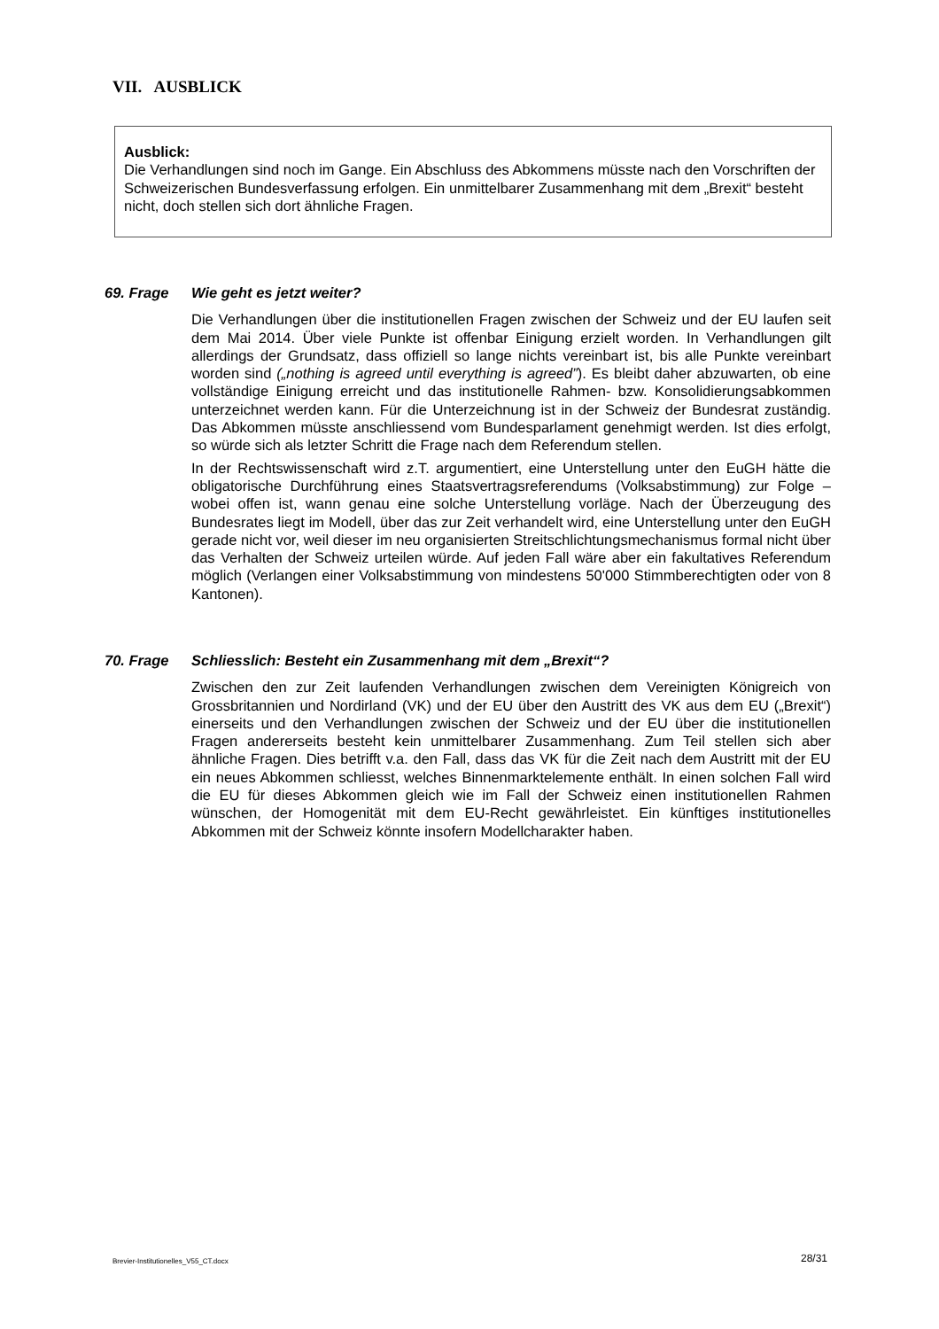VII. AUSBLICK
Ausblick:
Die Verhandlungen sind noch im Gange. Ein Abschluss des Abkommens müsste nach den Vorschriften der Schweizerischen Bundesverfassung erfolgen. Ein unmittelbarer Zusammenhang mit dem „Brexit“ besteht nicht, doch stellen sich dort ähnliche Fragen.
69. Frage Wie geht es jetzt weiter?
Die Verhandlungen über die institutionellen Fragen zwischen der Schweiz und der EU laufen seit dem Mai 2014. Über viele Punkte ist offenbar Einigung erzielt worden. In Verhandlungen gilt allerdings der Grundsatz, dass offiziell so lange nichts vereinbart ist, bis alle Punkte vereinbart worden sind („nothing is agreed until everything is agreed”). Es bleibt daher abzuwarten, ob eine vollständige Einigung erreicht und das institutionelle Rahmen- bzw. Konsolidierungsabkommen unterzeichnet werden kann. Für die Unterzeichnung ist in der Schweiz der Bundesrat zuständig. Das Abkommen müsste anschliessend vom Bundesparlament genehmigt werden. Ist dies erfolgt, so würde sich als letzter Schritt die Frage nach dem Referendum stellen.
In der Rechtswissenschaft wird z.T. argumentiert, eine Unterstellung unter den EuGH hätte die obligatorische Durchführung eines Staatsvertragsreferendums (Volksabstimmung) zur Folge – wobei offen ist, wann genau eine solche Unterstellung vorläge. Nach der Überzeugung des Bundesrates liegt im Modell, über das zur Zeit verhandelt wird, eine Unterstellung unter den EuGH gerade nicht vor, weil dieser im neu organisierten Streitschlichtungsmechanismus formal nicht über das Verhalten der Schweiz urteilen würde. Auf jeden Fall wäre aber ein fakultatives Referendum möglich (Verlangen einer Volksabstimmung von mindestens 50'000 Stimmberechtigten oder von 8 Kantonen).
70. Frage Schliesslich: Besteht ein Zusammenhang mit dem „Brexit“?
Zwischen den zur Zeit laufenden Verhandlungen zwischen dem Vereinigten Königreich von Grossbritannien und Nordirland (VK) und der EU über den Austritt des VK aus dem EU („Brexit“) einerseits und den Verhandlungen zwischen der Schweiz und der EU über die institutionellen Fragen andererseits besteht kein unmittelbarer Zusammenhang. Zum Teil stellen sich aber ähnliche Fragen. Dies betrifft v.a. den Fall, dass das VK für die Zeit nach dem Austritt mit der EU ein neues Abkommen schliesst, welches Binnenmarktelemente enthält. In einen solchen Fall wird die EU für dieses Abkommen gleich wie im Fall der Schweiz einen institutionellen Rahmen wünschen, der Homogenität mit dem EU-Recht gewährleistet. Ein künftiges institutionelles Abkommen mit der Schweiz könnte insofern Modellcharakter haben.
Brevier-Institutionelles_V55_CT.docx
28/31